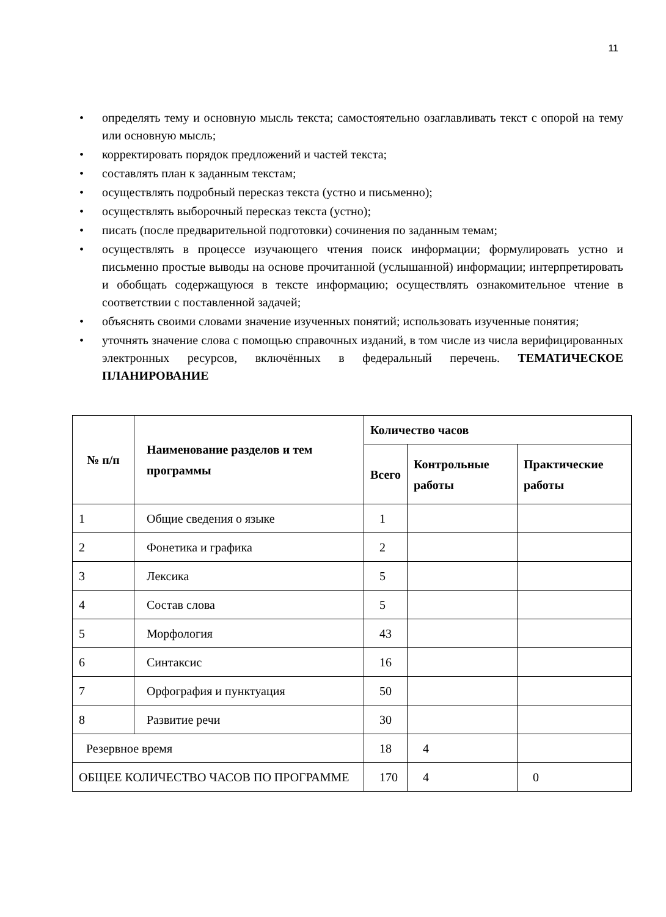11
• определять тему и основную мысль текста; самостоятельно озаглавливать текст с опорой на тему или основную мысль;
• корректировать порядок предложений и частей текста;
• составлять план к заданным текстам;
• осуществлять подробный пересказ текста (устно и письменно);
• осуществлять выборочный пересказ текста (устно);
• писать (после предварительной подготовки) сочинения по заданным темам;
• осуществлять в процессе изучающего чтения поиск информации; формулировать устно и письменно простые выводы на основе прочитанной (услышанной) информации; интерпретировать и обобщать содержащуюся в тексте информацию; осуществлять ознакомительное чтение в соответствии с поставленной задачей;
• объяснять своими словами значение изученных понятий; использовать изученные понятия;
• уточнять значение слова с помощью справочных изданий, в том числе из числа верифицированных электронных ресурсов, включённых в федеральный перечень. ТЕМАТИЧЕСКОЕ ПЛАНИРОВАНИЕ
| № п/п | Наименование разделов и тем программы | Количество часов | | |
| --- | --- | --- | --- | --- |
| | | Всего | Контрольные работы | Практические работы |
| 1 | Общие сведения о языке | 1 | | |
| 2 | Фонетика и графика | 2 | | |
| 3 | Лексика | 5 | | |
| 4 | Состав слова | 5 | | |
| 5 | Морфология | 43 | | |
| 6 | Синтаксис | 16 | | |
| 7 | Орфография и пунктуация | 50 | | |
| 8 | Развитие речи | 30 | | |
| Резервное время | | 18 | 4 | |
| ОБЩЕЕ КОЛИЧЕСТВО ЧАСОВ ПО ПРОГРАММЕ | | 170 | 4 | 0 |